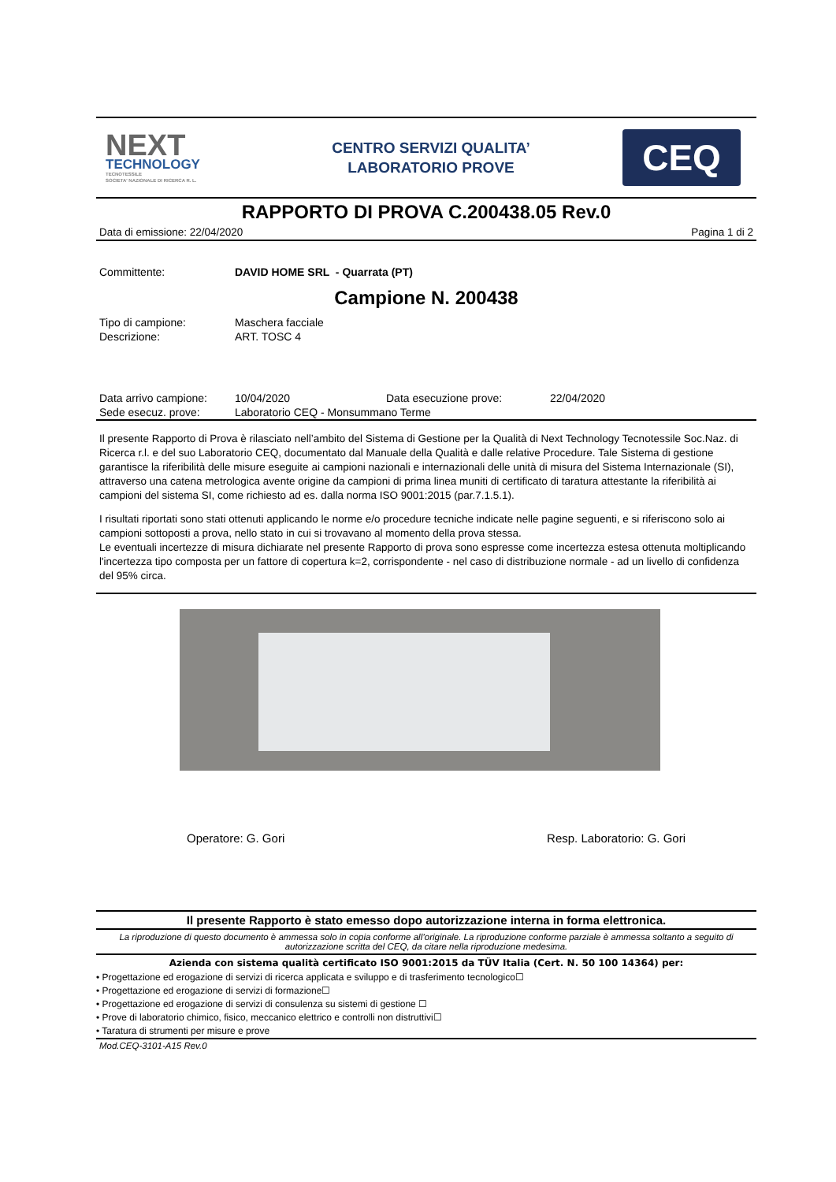NEXT
TECHNOLOGY
TECNOTESSILE
SOCIETA' NAZIONALE DI RICERCA R. L.
CENTRO SERVIZI QUALITA’
LABORATORIO PROVE
CEQ
RAPPORTO DI PROVA C.200438.05 Rev.0
Data di emissione: 22/04/2020 Pagina 1 di 2
| Committente: | DAVID HOME SRL - Quarrata (PT) |
Campione N. 200438
| Tipo di campione: | Maschera facciale |
| Descrizione: | ART. TOSC 4 |
| Data arrivo campione: | 10/04/2020 | Data esecuzione prove: | 22/04/2020 |
| Sede esecuz. prove: | Laboratorio CEQ - Monsummano Terme | | |
Il presente Rapporto di Prova è rilasciato nell’ambito del Sistema di Gestione per la Qualità di Next Technology Tecnotessile Soc.Naz. di Ricerca r.l. e del suo Laboratorio CEQ, documentato dal Manuale della Qualità e dalle relative Procedure. Tale Sistema di gestione garantisce la riferibilità delle misure eseguite ai campioni nazionali e internazionali delle unità di misura del Sistema Internazionale (SI), attraverso una catena metrologica avente origine da campioni di prima linea muniti di certificato di taratura attestante la riferibilità ai campioni del sistema SI, come richiesto ad es. dalla norma ISO 9001:2015 (par.7.1.5.1).
I risultati riportati sono stati ottenuti applicando le norme e/o procedure tecniche indicate nelle pagine seguenti, e si riferiscono solo ai campioni sottoposti a prova, nello stato in cui si trovavano al momento della prova stessa.
Le eventuali incertezze di misura dichiarate nel presente Rapporto di prova sono espresse come incertezza estesa ottenuta moltiplicando l'incertezza tipo composta per un fattore di copertura k=2, corrispondente - nel caso di distribuzione normale - ad un livello di confidenza del 95% circa.
Operatore: G. Gori Resp. Laboratorio: G. Gori
Il presente Rapporto è stato emesso dopo autorizzazione interna in forma elettronica.
La riproduzione di questo documento è ammessa solo in copia conforme all’originale. La riproduzione conforme parziale è ammessa soltanto a seguito di autorizzazione scritta del CEQ, da citare nella riproduzione medesima.
Azienda con sistema qualità certificato ISO 9001:2015 da TÜV Italia (Cert. N. 50 100 14364) per:
• Progettazione ed erogazione di servizi di ricerca applicata e sviluppo e di trasferimento tecnologico☐
• Progettazione ed erogazione di servizi di formazione☐
• Progettazione ed erogazione di servizi di consulenza su sistemi di gestione ☐
• Prove di laboratorio chimico, fisico, meccanico elettrico e controlli non distruttivi☐
• Taratura di strumenti per misure e prove
Mod.CEQ-3101-A15 Rev.0